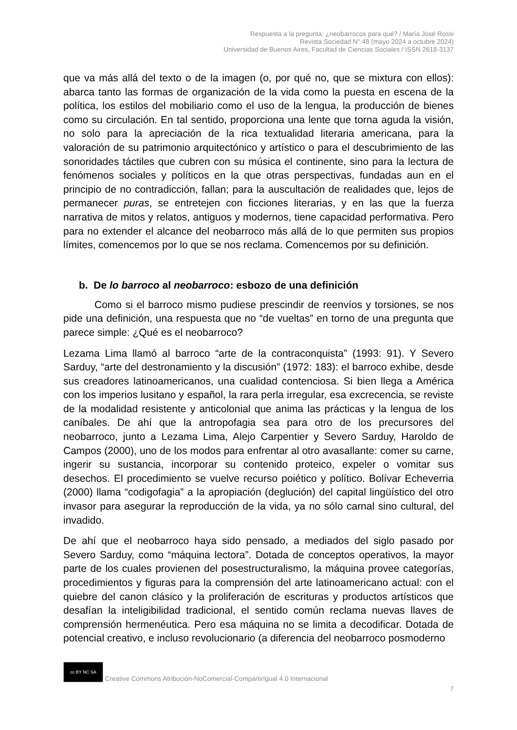Respuesta a la pregunta: ¿neobarrocos para qué? / María José Rossi
Revista Sociedad N° 48 (mayo 2024 a octubre 2024)
Universidad de Buenos Aires, Facultad de Ciencias Sociales / ISSN 2618-3137
que va más allá del texto o de la imagen (o, por qué no, que se mixtura con ellos): abarca tanto las formas de organización de la vida como la puesta en escena de la política, los estilos del mobiliario como el uso de la lengua, la producción de bienes como su circulación. En tal sentido, proporciona una lente que torna aguda la visión, no solo para la apreciación de la rica textualidad literaria americana, para la valoración de su patrimonio arquitectónico y artístico o para el descubrimiento de las sonoridades táctiles que cubren con su música el continente, sino para la lectura de fenómenos sociales y políticos en la que otras perspectivas, fundadas aun en el principio de no contradicción, fallan; para la auscultación de realidades que, lejos de permanecer puras, se entretejen con ficciones literarias, y en las que la fuerza narrativa de mitos y relatos, antiguos y modernos, tiene capacidad performativa. Pero para no extender el alcance del neobarroco más allá de lo que permiten sus propios límites, comencemos por lo que se nos reclama. Comencemos por su definición.
b. De lo barroco al neobarroco: esbozo de una definición
Como si el barroco mismo pudiese prescindir de reenvíos y torsiones, se nos pide una definición, una respuesta que no “de vueltas” en torno de una pregunta que parece simple: ¿Qué es el neobarroco?
Lezama Lima llamó al barroco “arte de la contraconquista” (1993: 91). Y Severo Sarduy, “arte del destronamiento y la discusión” (1972: 183): el barroco exhibe, desde sus creadores latinoamericanos, una cualidad contenciosa. Si bien llega a América con los imperios lusitano y español, la rara perla irregular, esa excrecencia, se reviste de la modalidad resistente y anticolonial que anima las prácticas y la lengua de los caníbales. De ahí que la antropofagia sea para otro de los precursores del neobarroco, junto a Lezama Lima, Alejo Carpentier y Severo Sarduy, Haroldo de Campos (2000), uno de los modos para enfrentar al otro avasallante: comer su carne, ingerir su sustancia, incorporar su contenido proteico, expeler o vomitar sus desechos. El procedimiento se vuelve recurso poiético y político. Bolívar Echeverria (2000) llama “codigofagia” a la apropiación (deglución) del capital lingüístico del otro invasor para asegurar la reproducción de la vida, ya no sólo carnal sino cultural, del invadido.
De ahí que el neobarroco haya sido pensado, a mediados del siglo pasado por Severo Sarduy, como “máquina lectora”. Dotada de conceptos operativos, la mayor parte de los cuales provienen del posestructuralismo, la máquina provee categorías, procedimientos y figuras para la comprensión del arte latinoamericano actual: con el quiebre del canon clásico y la proliferación de escrituras y productos artísticos que desafían la inteligibilidad tradicional, el sentido común reclama nuevas llaves de comprensión hermenéutica. Pero esa máquina no se limita a decodificar. Dotada de potencial creativo, e incluso revolucionario (a diferencia del neobarroco posmoderno
cc BY NC SA Creative Commons Atribución-NoComercial-CompartirIgual 4.0 Internacional
7